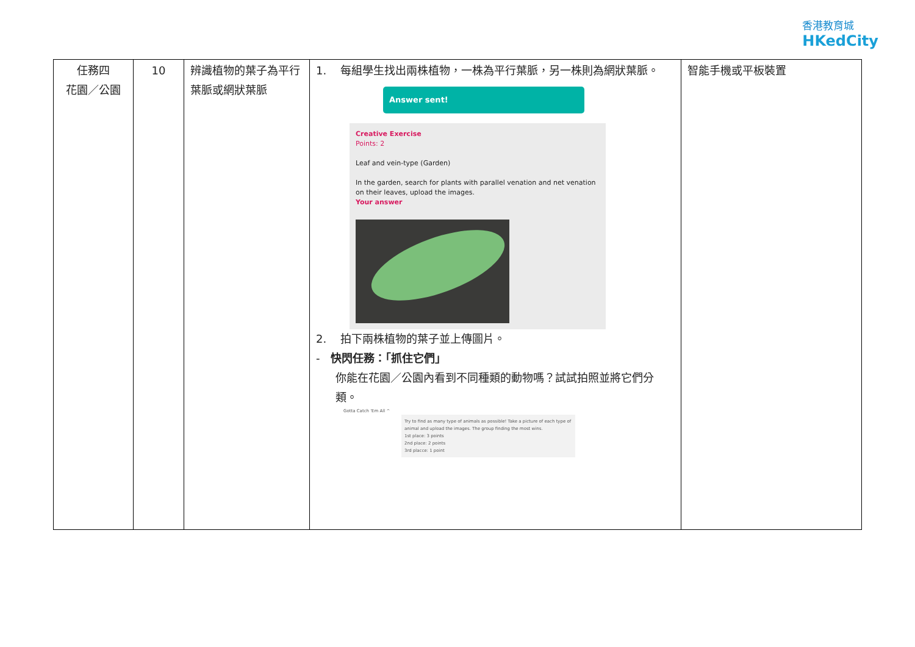香港教育城
HKedCity
| 任務四 花園／公園 | 10 | 辨識植物的葉子為平行葉脈或網狀葉脈 | 1. 每組學生找出兩株植物，一株為平行葉脈，另一株則為網狀葉脈。 Answer sent! Creative Exercise Points: 2 Leaf and vein-type (Garden) In the garden, search for plants with parallel venation and net venation on their leaves, upload the images. Your answer 2. 拍下兩株植物的葉子並上傳圖片。 - 快閃任務：「抓住它們」 你能在花園／公園內看到不同種類的動物嗎？試試拍照並將它們分類。 Gotta Catch 'Em All ^ Try to find as many type of animals as possible! Take a picture of each type of animal and upload the images. The group finding the most wins. 1st place: 3 points 2nd place: 2 points 3rd placce: 1 point | 智能手機或平板裝置 |